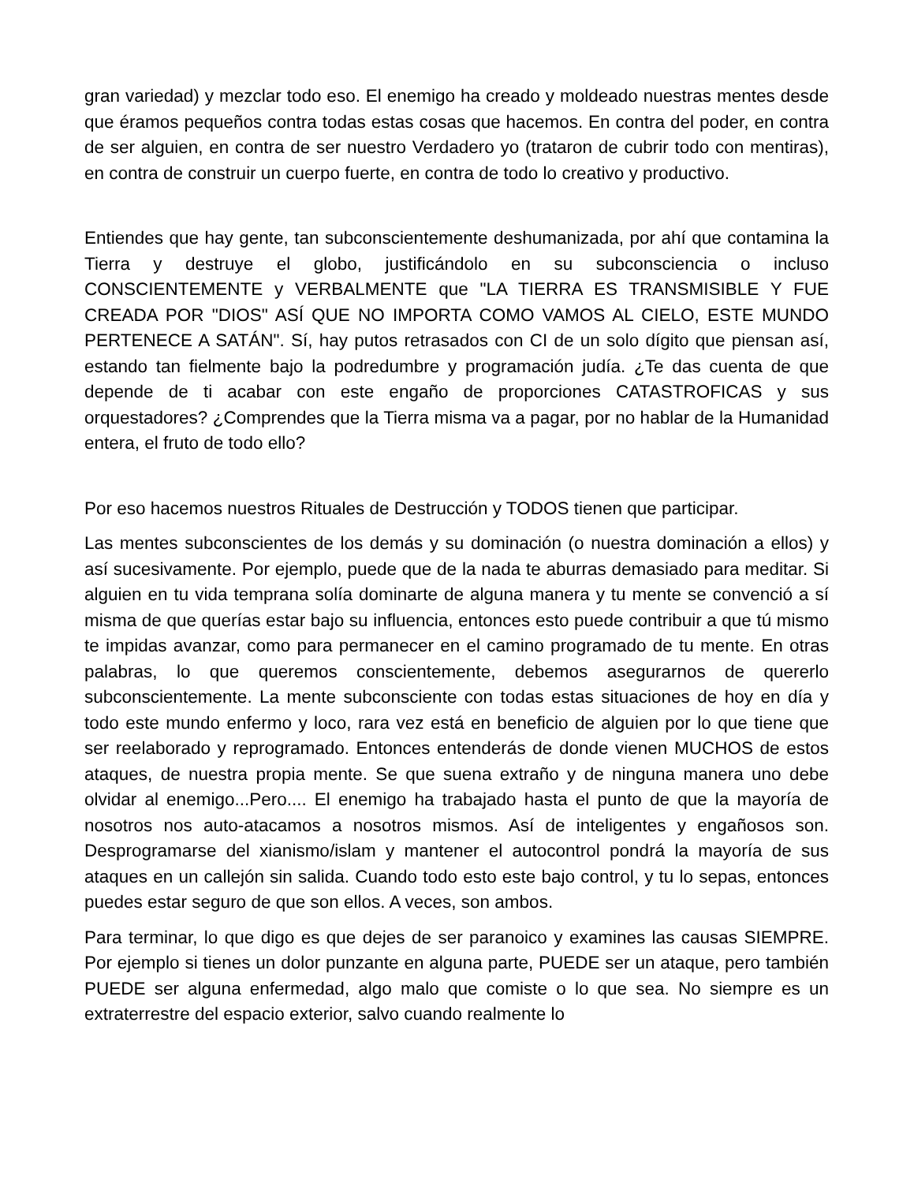gran variedad) y mezclar todo eso. El enemigo ha creado y moldeado nuestras mentes desde que éramos pequeños contra todas estas cosas que hacemos. En contra del poder, en contra de ser alguien, en contra de ser nuestro Verdadero yo (trataron de cubrir todo con mentiras), en contra de construir un cuerpo fuerte, en contra de todo lo creativo y productivo.
Entiendes que hay gente, tan subconscientemente deshumanizada, por ahí que contamina la Tierra y destruye el globo, justificándolo en su subconsciencia o incluso CONSCIENTEMENTE y VERBALMENTE que "LA TIERRA ES TRANSMISIBLE Y FUE CREADA POR "DIOS" ASÍ QUE NO IMPORTA COMO VAMOS AL CIELO, ESTE MUNDO PERTENECE A SATÁN". Sí, hay putos retrasados con CI de un solo dígito que piensan así, estando tan fielmente bajo la podredumbre y programación judía. ¿Te das cuenta de que depende de ti acabar con este engaño de proporciones CATASTROFICAS y sus orquestadores? ¿Comprendes que la Tierra misma va a pagar, por no hablar de la Humanidad entera, el fruto de todo ello?
Por eso hacemos nuestros Rituales de Destrucción y TODOS tienen que participar.
Las mentes subconscientes de los demás y su dominación (o nuestra dominación a ellos) y así sucesivamente. Por ejemplo, puede que de la nada te aburras demasiado para meditar. Si alguien en tu vida temprana solía dominarte de alguna manera y tu mente se convenció a sí misma de que querías estar bajo su influencia, entonces esto puede contribuir a que tú mismo te impidas avanzar, como para permanecer en el camino programado de tu mente. En otras palabras, lo que queremos conscientemente, debemos asegurarnos de quererlo subconscientemente. La mente subconsciente con todas estas situaciones de hoy en día y todo este mundo enfermo y loco, rara vez está en beneficio de alguien por lo que tiene que ser reelaborado y reprogramado. Entonces entenderás de donde vienen MUCHOS de estos ataques, de nuestra propia mente. Se que suena extraño y de ninguna manera uno debe olvidar al enemigo...Pero.... El enemigo ha trabajado hasta el punto de que la mayoría de nosotros nos auto-atacamos a nosotros mismos. Así de inteligentes y engañosos son. Desprogramarse del xianismo/islam y mantener el autocontrol pondrá la mayoría de sus ataques en un callejón sin salida. Cuando todo esto este bajo control, y tu lo sepas, entonces puedes estar seguro de que son ellos. A veces, son ambos.
Para terminar, lo que digo es que dejes de ser paranoico y examines las causas SIEMPRE. Por ejemplo si tienes un dolor punzante en alguna parte, PUEDE ser un ataque, pero también PUEDE ser alguna enfermedad, algo malo que comiste o lo que sea. No siempre es un extraterrestre del espacio exterior, salvo cuando realmente lo